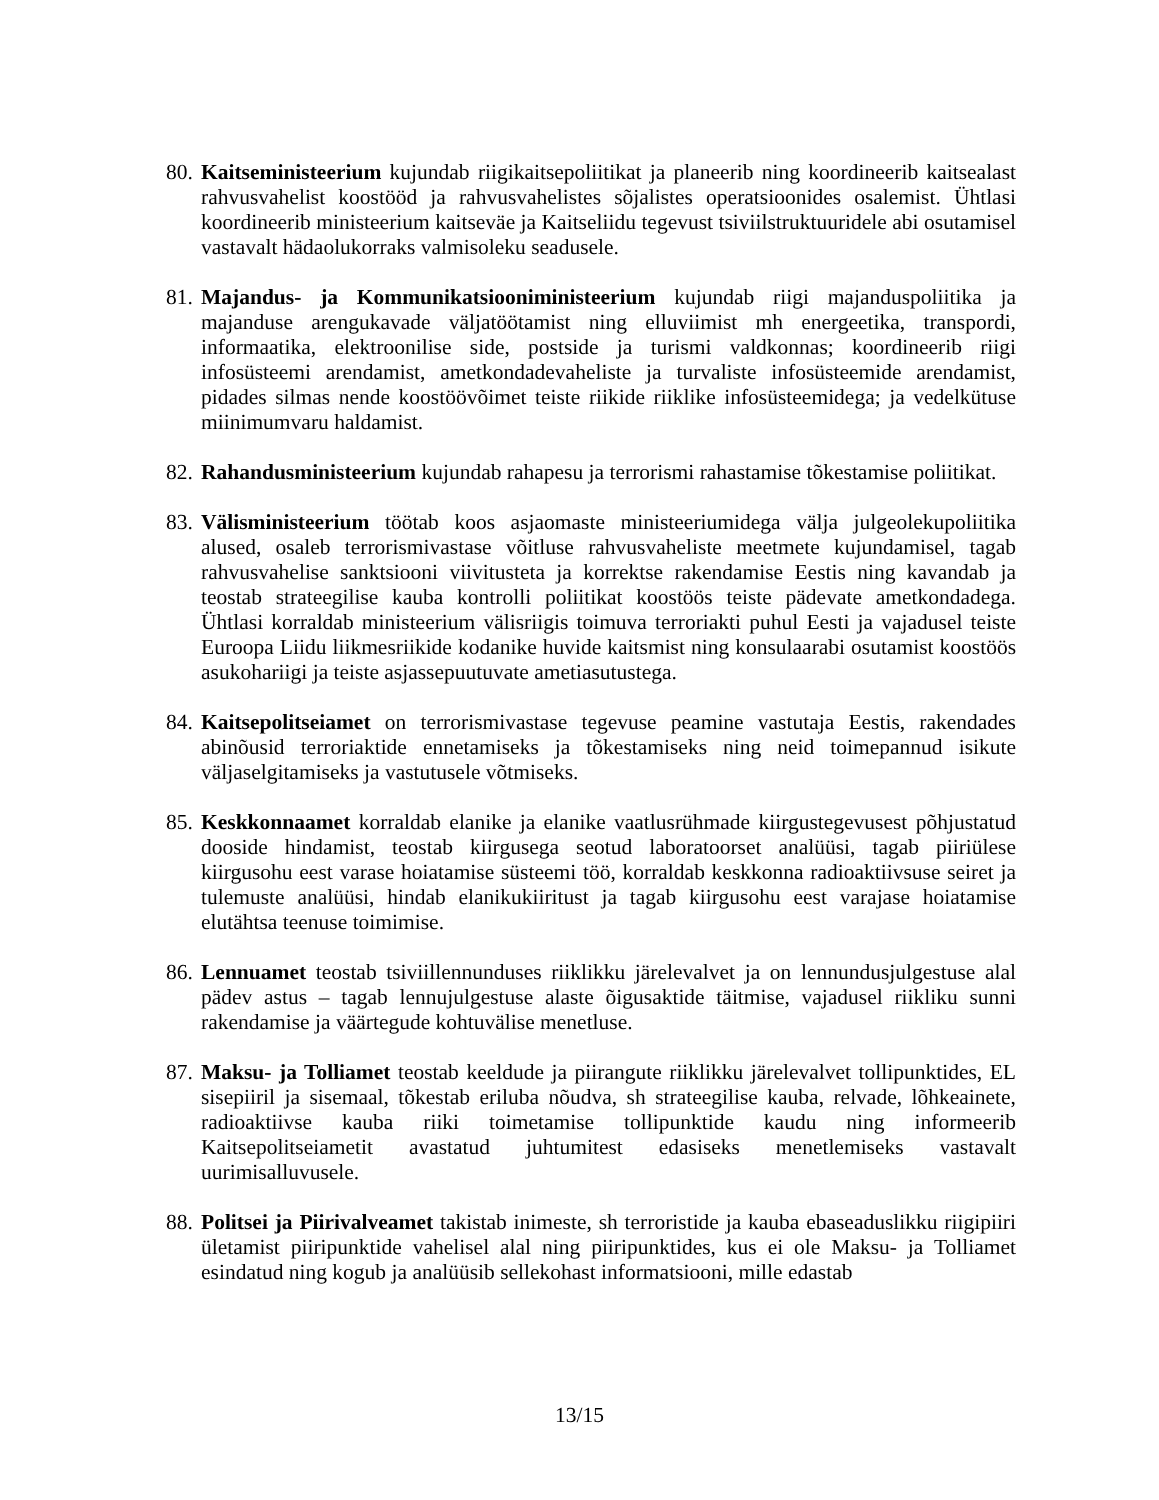80.
Kaitseministeerium kujundab riigikaitsepoliitikat ja planeerib ning koordineerib kaitsealast rahvusvahelist koostööd ja rahvusvahelistes sõjalistes operatsioonides osalemist. Ühtlasi koordineerib ministeerium kaitseväe ja Kaitseliidu tegevust tsiviilstruktuuridele abi osutamisel vastavalt hädaolukorraks valmisoleku seadusele.
81.
Majandus- ja Kommunikatsiooniministeerium kujundab riigi majanduspoliitika ja majanduse arengukavade väljatöötamist ning elluviimist mh energeetika, transpordi, informaatika, elektroonilise side, postside ja turismi valdkonnas; koordineerib riigi infosüsteemi arendamist, ametkondadevaheliste ja turvaliste infosüsteemide arendamist, pidades silmas nende koostöövõimet teiste riikide riiklike infosüsteemidega; ja vedelkütuse miinimumvaru haldamist.
82.
Rahandusministeerium kujundab rahapesu ja terrorismi rahastamise tõkestamise poliitikat.
83.
Välisministeerium töötab koos asjaomaste ministeeriumidega välja julgeolekupoliitika alused, osaleb terrorismivastase võitluse rahvusvaheliste meetmete kujundamisel, tagab rahvusvahelise sanktsiooni viivitusteta ja korrektse rakendamise Eestis ning kavandab ja teostab strateegilise kauba kontrolli poliitikat koostöös teiste pädevate ametkondadega. Ühtlasi korraldab ministeerium välisriigis toimuva terroriakti puhul Eesti ja vajadusel teiste Euroopa Liidu liikmesriikide kodanike huvide kaitsmist ning konsulaarabi osutamist koostöös asukohariigi ja teiste asjassepuutuvate ametiasutustega.
84.
Kaitsepolitseiamet on terrorismivastase tegevuse peamine vastutaja Eestis, rakendades abinõusid terroriaktide ennetamiseks ja tõkestamiseks ning neid toimepannud isikute väljaselgitamiseks ja vastutusele võtmiseks.
85.
Keskkonnaamet korraldab elanike ja elanike vaatlusrühmade kiirgustegevusest põhjustatud dooside hindamist, teostab kiirgusega seotud laboratoorset analüüsi, tagab piiriülese kiirgusohu eest varase hoiatamise süsteemi töö, korraldab keskkonna radioaktiivsuse seiret ja tulemuste analüüsi, hindab elanikukiiritust ja tagab kiirgusohu eest varajase hoiatamise elutähtsa teenuse toimimise.
86.
Lennuamet teostab tsiviillennunduses riiklikku järelevalvet ja on lennundusjulgestuse alal pädev astus – tagab lennujulgestuse alaste õigusaktide täitmise, vajadusel riikliku sunni rakendamise ja väärtegude kohtuvälise menetluse.
87.
Maksu- ja Tolliamet teostab keeldude ja piirangute riiklikku järelevalvet tollipunktides, EL sisepiiril ja sisemaal, tõkestab eriluba nõudva, sh strateegilise kauba, relvade, lõhkeainete, radioaktiivse kauba riiki toimetamise tollipunktide kaudu ning informeerib Kaitsepolitseiametit avastatud juhtumitest edasiseks menetlemiseks vastavalt uurimisalluvusele.
88.
Politsei ja Piirivalveamet takistab inimeste, sh terroristide ja kauba ebaseaduslikku riigipiiri ületamist piiripunktide vahelisel alal ning piiripunktides, kus ei ole Maksu- ja Tolliamet esindatud ning kogub ja analüüsib sellekohast informatsiooni, mille edastab
13/15